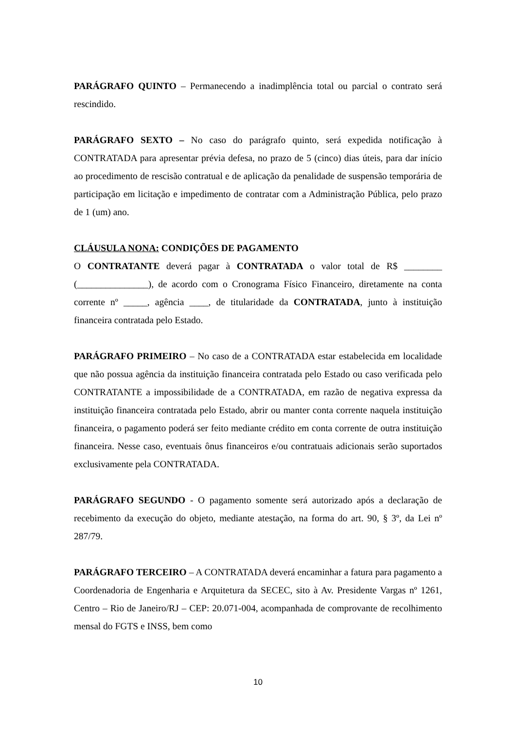PARÁGRAFO QUINTO – Permanecendo a inadimplência total ou parcial o contrato será rescindido.
PARÁGRAFO SEXTO – No caso do parágrafo quinto, será expedida notificação à CONTRATADA para apresentar prévia defesa, no prazo de 5 (cinco) dias úteis, para dar início ao procedimento de rescisão contratual e de aplicação da penalidade de suspensão temporária de participação em licitação e impedimento de contratar com a Administração Pública, pelo prazo de 1 (um) ano.
CLÁUSULA NONA: CONDIÇÕES DE PAGAMENTO
O CONTRATANTE deverá pagar à CONTRATADA o valor total de R$ ________ (_______________), de acordo com o Cronograma Físico Financeiro, diretamente na conta corrente nº _____, agência ____, de titularidade da CONTRATADA, junto à instituição financeira contratada pelo Estado.
PARÁGRAFO PRIMEIRO – No caso de a CONTRATADA estar estabelecida em localidade que não possua agência da instituição financeira contratada pelo Estado ou caso verificada pelo CONTRATANTE a impossibilidade de a CONTRATADA, em razão de negativa expressa da instituição financeira contratada pelo Estado, abrir ou manter conta corrente naquela instituição financeira, o pagamento poderá ser feito mediante crédito em conta corrente de outra instituição financeira. Nesse caso, eventuais ônus financeiros e/ou contratuais adicionais serão suportados exclusivamente pela CONTRATADA.
PARÁGRAFO SEGUNDO - O pagamento somente será autorizado após a declaração de recebimento da execução do objeto, mediante atestação, na forma do art. 90, § 3º, da Lei nº 287/79.
PARÁGRAFO TERCEIRO – A CONTRATADA deverá encaminhar a fatura para pagamento a Coordenadoria de Engenharia e Arquitetura da SECEC, sito à Av. Presidente Vargas nº 1261, Centro – Rio de Janeiro/RJ – CEP: 20.071-004, acompanhada de comprovante de recolhimento mensal do FGTS e INSS, bem como
10